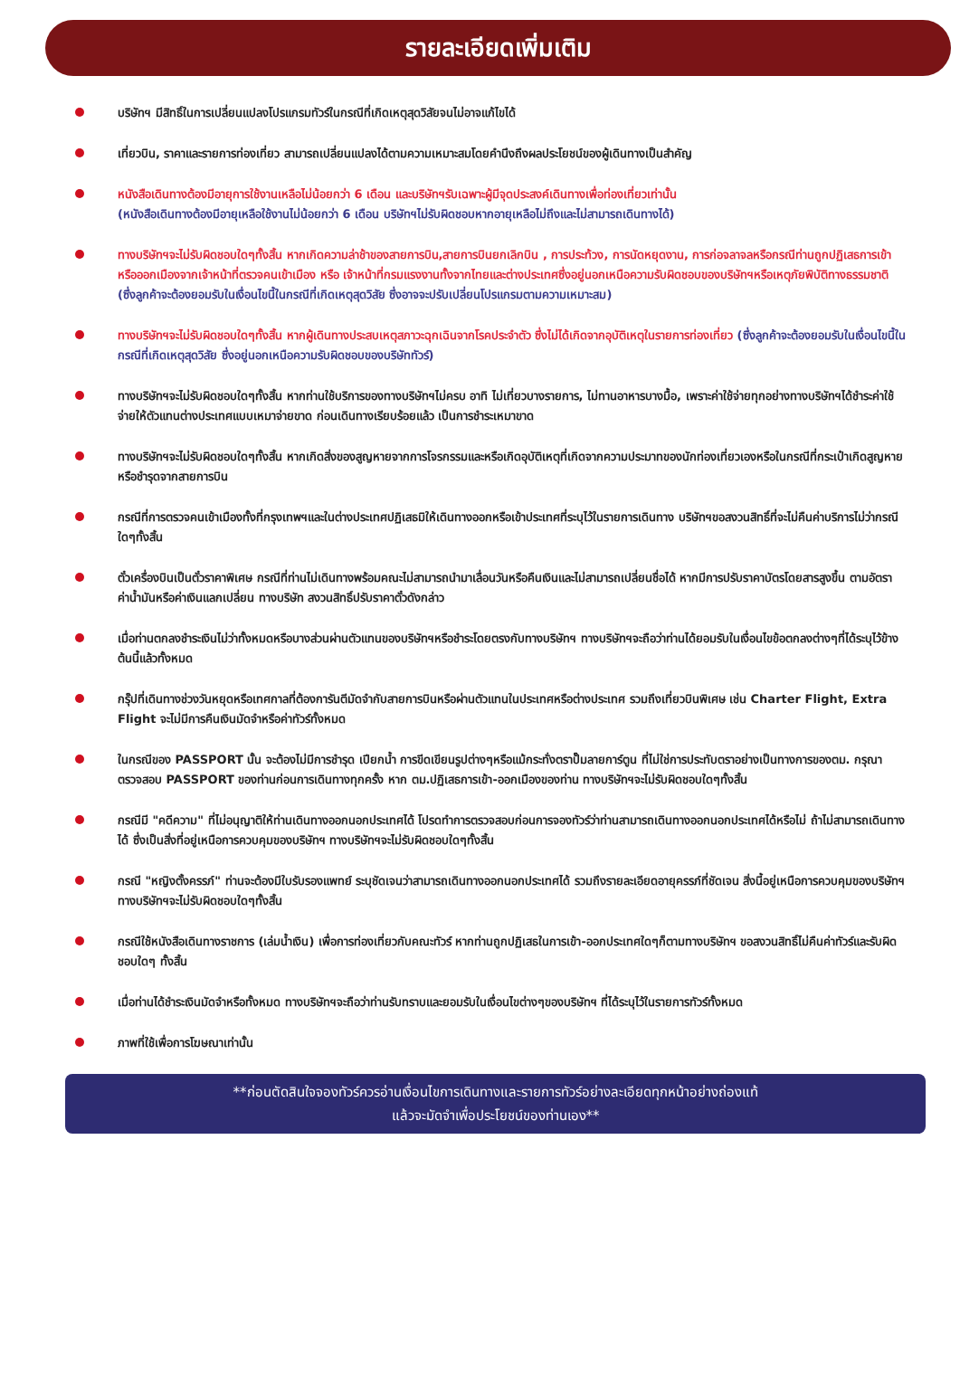รายละเอียดเพิ่มเติม
บริษัทฯ มีสิทธิ์ในการเปลี่ยนแปลงโปรแกรมทัวร์ในกรณีที่เกิดเหตุสุดวิสัยจนไม่อาจแก้ไขได้
เที่ยวบิน, ราคาและรายการท่องเที่ยว สามารถเปลี่ยนแปลงได้ตามความเหมาะสมโดยคำนึงถึงผลประโยชน์ของผู้เดินทางเป็นสำคัญ
หนังสือเดินทางต้องมีอายุการใช้งานเหลือไม่น้อยกว่า 6 เดือน และบริษัทฯรับเฉพาะผู้มีจุดประสงค์เดินทางเพื่อท่องเที่ยวเท่านั้น
(หนังสือเดินทางต้องมีอายุเหลือใช้งานไม่น้อยกว่า 6 เดือน บริษัทฯไม่รับผิดชอบหากอายุเหลือไม่ถึงและไม่สามารถเดินทางได้)
ทางบริษัทฯจะไม่รับผิดชอบใดๆทั้งสิ้น หากเกิดความล่าช้าของสายการบิน,สายการบินยกเลิกบิน , การประท้วง, การนัดหยุดงาน, การก่อจลาจลหรือกรณีท่านถูกปฏิเสธการเข้าหรือออกเมืองจากเจ้าหน้าที่ตรวจคนเข้าเมือง หรือ เจ้าหน้าที่กรมแรงงานทั้งจากไทยและต่างประเทศซึ่งอยู่นอกเหนือความรับผิดชอบของบริษัทฯหรือเหตุภัยพิบัติทางธรรมชาติ (ซึ่งลูกค้าจะต้องยอมรับในเงื่อนไขนี้ในกรณีที่เกิดเหตุสุดวิสัย ซึ่งอาจจะปรับเปลี่ยนโปรแกรมตามความเหมาะสม)
ทางบริษัทฯจะไม่รับผิดชอบใดๆทั้งสิ้น หากผู้เดินทางประสบเหตุสภาวะฉุกเฉินจากโรคประจำตัว ซึ่งไม่ได้เกิดจากอุบัติเหตุในรายการท่องเที่ยว (ซึ่งลูกค้าจะต้องยอมรับในเงื่อนไขนี้ในกรณีที่เกิดเหตุสุดวิสัย ซึ่งอยู่นอกเหนือความรับผิดชอบของบริษัททัวร์)
ทางบริษัทฯจะไม่รับผิดชอบใดๆทั้งสิ้น หากท่านใช้บริการของทางบริษัทฯไม่ครบ อาทิ ไม่เที่ยวบางรายการ, ไม่ทานอาหารบางมื้อ, เพราะค่าใช้จ่ายทุกอย่างทางบริษัทฯได้ชำระค่าใช้จ่ายให้ตัวแทนต่างประเทศแบบเหมาจ่ายขาด ก่อนเดินทางเรียบร้อยแล้ว เป็นการชำระเหมาขาด
ทางบริษัทฯจะไม่รับผิดชอบใดๆทั้งสิ้น หากเกิดสิ่งของสูญหายจากการโจรกรรมและหรือเกิดอุบัติเหตุที่เกิดจากความประมาทของนักท่องเที่ยวเองหรือในกรณีที่กระเป๋าเกิดสูญหายหรือชำรุดจากสายการบิน
กรณีที่การตรวจคนเข้าเมืองทั้งที่กรุงเทพฯและในต่างประเทศปฏิเสธมิให้เดินทางออกหรือเข้าประเทศที่ระบุไว้ในรายการเดินทาง บริษัทฯขอสงวนสิทธิ์ที่จะไม่คืนค่าบริการไม่ว่ากรณีใดๆทั้งสิ้น
ตั๋วเครื่องบินเป็นตั๋วราคาพิเศษ กรณีที่ท่านไม่เดินทางพร้อมคณะไม่สามารถนำมาเลื่อนวันหรือคืนเงินและไม่สามารถเปลี่ยนชื่อได้ หากมีการปรับราคาบัตรโดยสารสูงขึ้น ตามอัตราค่าน้ำมันหรือค่าเงินแลกเปลี่ยน ทางบริษัท สงวนสิทธิ์ปรับราคาตั๋วดังกล่าว
เมื่อท่านตกลงชำระเงินไม่ว่าทั้งหมดหรือบางส่วนผ่านตัวแทนของบริษัทฯหรือชำระโดยตรงกับทางบริษัทฯ ทางบริษัทฯจะถือว่าท่านได้ยอมรับในเงื่อนไขข้อตกลงต่างๆที่ได้ระบุไว้ข้างต้นนี้แล้วทั้งหมด
กรุ๊ปที่เดินทางช่วงวันหยุดหรือเทศกาลที่ต้องการันตีมัดจำกับสายการบินหรือผ่านตัวแทนในประเทศหรือต่างประเทศ รวมถึงเที่ยวบินพิเศษ เช่น Charter Flight, Extra Flight จะไม่มีการคืนเงินมัดจำหรือค่าทัวร์ทั้งหมด
ในกรณีของ PASSPORT นั้น จะต้องไม่มีการชำรุด เปียกน้ำ การขีดเขียนรูปต่างๆหรือแม้กระทั่งตราปั๊มลายการ์ตูน ที่ไม่ใช่การประทับตราอย่างเป็นทางการของตม. กรุณาตรวจสอบ PASSPORT ของท่านก่อนการเดินทางทุกครั้ง หาก ตม.ปฏิเสธการเข้า-ออกเมืองของท่าน ทางบริษัทฯจะไม่รับผิดชอบใดๆทั้งสิ้น
กรณีมี "คดีความ" ที่ไม่อนุญาติให้ท่านเดินทางออกนอกประเทศได้ โปรดทำการตรวจสอบก่อนการจองทัวร์ว่าท่านสามารถเดินทางออกนอกประเทศได้หรือไม่ ถ้าไม่สามารถเดินทางได้ ซึ่งเป็นสิ่งที่อยู่เหนือการควบคุมของบริษัทฯ ทางบริษัทฯจะไม่รับผิดชอบใดๆทั้งสิ้น
กรณี "หญิงตั้งครรภ์" ท่านจะต้องมีใบรับรองแพทย์ ระบุชัดเจนว่าสามารถเดินทางออกนอกประเทศได้ รวมถึงรายละเอียดอายุครรภ์ที่ชัดเจน สิ่งนี้อยู่เหนือการควบคุมของบริษัทฯ ทางบริษัทฯจะไม่รับผิดชอบใดๆทั้งสิ้น
กรณีใช้หนังสือเดินทางราชการ (เล่มน้ำเงิน) เพื่อการท่องเที่ยวกับคณะทัวร์ หากท่านถูกปฏิเสธในการเข้า-ออกประเทศใดๆก็ตามทางบริษัทฯ ขอสงวนสิทธิ์ไม่คืนค่าทัวร์และรับผิดชอบใดๆ ทั้งสิ้น
เมื่อท่านได้ชำระเงินมัดจำหรือทั้งหมด ทางบริษัทฯจะถือว่าท่านรับทราบและยอมรับในเงื่อนไขต่างๆของบริษัทฯ ที่ได้ระบุไว้ในรายการทัวร์ทั้งหมด
ภาพที่ใช้เพื่อการโฆษณาเท่านั้น
**ก่อนตัดสินใจจองทัวร์ควรอ่านเงื่อนไขการเดินทางและรายการทัวร์อย่างละเอียดทุกหน้าอย่างถ่องแท้
แล้วจะมัดจำเพื่อประโยชน์ของท่านเอง**